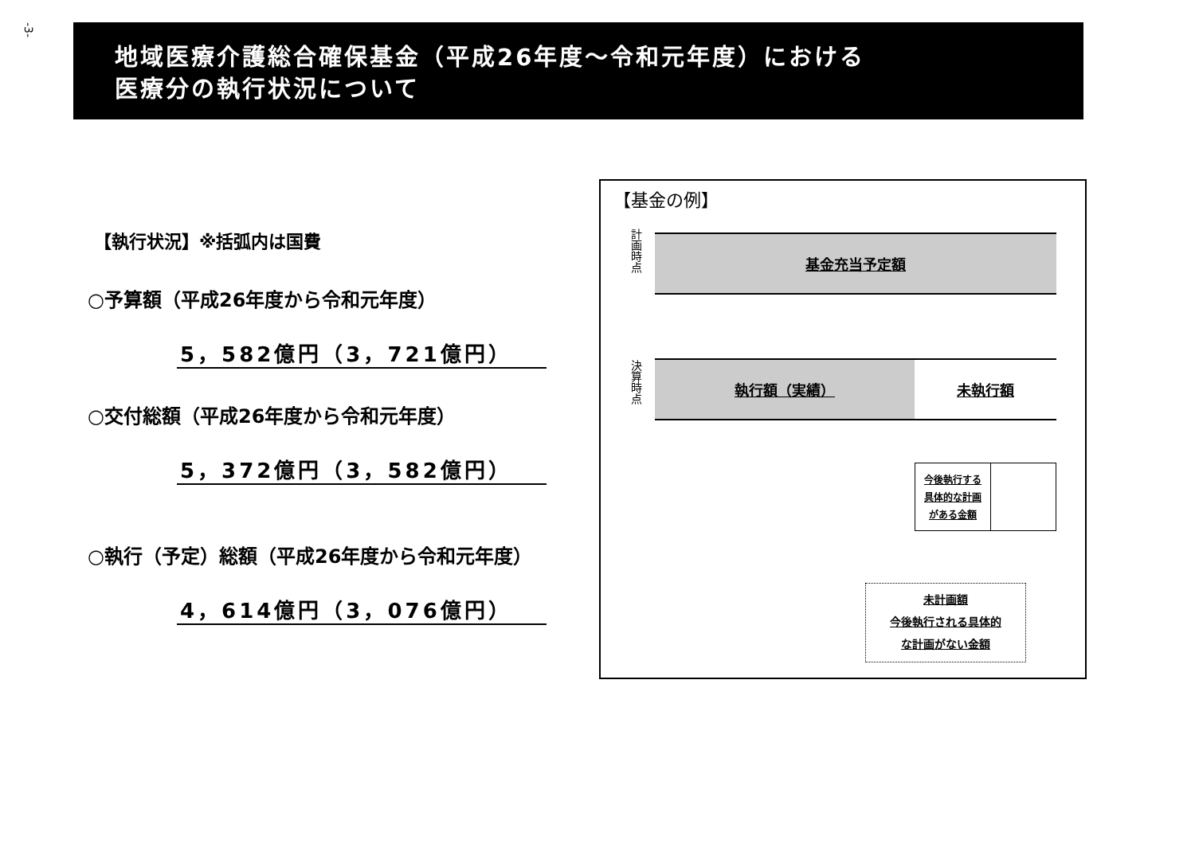-3-
地域医療介護総合確保基金（平成26年度～令和元年度）における
医療分の執行状況について
【執行状況】※括弧内は国費
○予算額（平成26年度から令和元年度）
5，582億円（3，721億円）
○交付総額（平成26年度から令和元年度）
5，372億円（3，582億円）
○執行（予定）総額（平成26年度から令和元年度）
4，614億円（3，076億円）
【基金の例】
計画時点
基金充当予定額
決算時点
執行額（実績） 未執行額
今後執行する
具体的な計画
がある金額
未計画額
今後執行される具体的
な計画がない金額